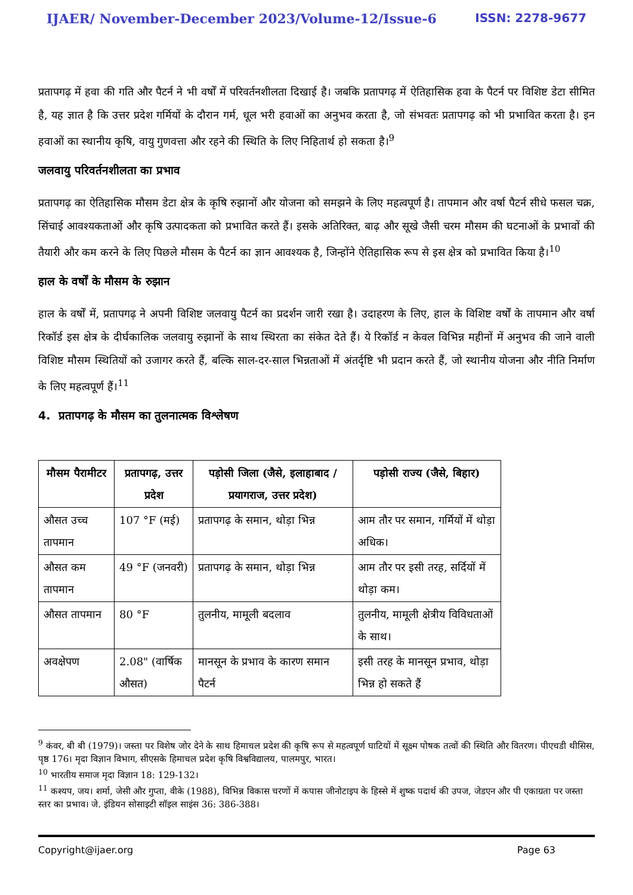IJAER/ November-December 2023/Volume-12/Issue-6 ISSN: 2278-9677
प्रतापगढ़ में हवा की गति और पैटर्न ने भी वर्षों में परिवर्तनशीलता दिखाई है। जबकि प्रतापगढ़ में ऐतिहासिक हवा के पैटर्न पर विशिष्ट डेटा सीमित है, यह ज्ञात है कि उत्तर प्रदेश गर्मियों के दौरान गर्म, धूल भरी हवाओं का अनुभव करता है, जो संभवतः प्रतापगढ़ को भी प्रभावित करता है। इन हवाओं का स्थानीय कृषि, वायु गुणवत्ता और रहने की स्थिति के लिए निहितार्थ हो सकता है।<sup>9</sup>
जलवायु परिवर्तनशीलता का प्रभाव
प्रतापगढ़ का ऐतिहासिक मौसम डेटा क्षेत्र के कृषि रुझानों और योजना को समझने के लिए महत्वपूर्ण है। तापमान और वर्षा पैटर्न सीधे फसल चक्र, सिंचाई आवश्यकताओं और कृषि उत्पादकता को प्रभावित करते हैं। इसके अतिरिक्त, बाढ़ और सूखे जैसी चरम मौसम की घटनाओं के प्रभावों की तैयारी और कम करने के लिए पिछले मौसम के पैटर्न का ज्ञान आवश्यक है, जिन्होंने ऐतिहासिक रूप से इस क्षेत्र को प्रभावित किया है।<sup>10</sup>
हाल के वर्षों के मौसम के रुझान
हाल के वर्षों में, प्रतापगढ़ ने अपनी विशिष्ट जलवायु पैटर्न का प्रदर्शन जारी रखा है। उदाहरण के लिए, हाल के विशिष्ट वर्षों के तापमान और वर्षा रिकॉर्ड इस क्षेत्र के दीर्घकालिक जलवायु रुझानों के साथ स्थिरता का संकेत देते हैं। ये रिकॉर्ड न केवल विभिन्न महीनों में अनुभव की जाने वाली विशिष्ट मौसम स्थितियों को उजागर करते हैं, बल्कि साल-दर-साल भिन्नताओं में अंतर्दृष्टि भी प्रदान करते हैं, जो स्थानीय योजना और नीति निर्माण के लिए महत्वपूर्ण हैं।<sup>11</sup>
4. प्रतापगढ़ के मौसम का तुलनात्मक विश्लेषण
| मौसम पैरामीटर | प्रतापगढ़, उत्तर प्रदेश | पड़ोसी जिला (जैसे, इलाहाबाद / प्रयागराज, उत्तर प्रदेश) | पड़ोसी राज्य (जैसे, बिहार) |
| --- | --- | --- | --- |
| औसत उच्च तापमान | 107 °F (मई) | प्रतापगढ़ के समान, थोड़ा भिन्न | आम तौर पर समान, गर्मियों में थोड़ा अधिक। |
| औसत कम तापमान | 49 °F (जनवरी) | प्रतापगढ़ के समान, थोड़ा भिन्न | आम तौर पर इसी तरह, सर्दियों में थोड़ा कम। |
| औसत तापमान | 80 °F | तुलनीय, मामूली बदलाव | तुलनीय, मामूली क्षेत्रीय विविधताओं के साथ। |
| अवक्षेपण | 2.08" (वार्षिक औसत) | मानसून के प्रभाव के कारण समान पैटर्न | इसी तरह के मानसून प्रभाव, थोड़ा भिन्न हो सकते हैं |
<sup>9</sup> कंवर, बी बी (1979)। जस्ता पर विशेष जोर देने के साथ हिमाचल प्रदेश की कृषि रूप से महत्वपूर्ण घाटियों में सूक्ष्म पोषक तत्वों की स्थिति और वितरण। पीएचडी थीसिस, पृष्ठ 176। मृदा विज्ञान विभाग, सीएसके हिमाचल प्रदेश कृषि विश्वविद्यालय, पालमपुर, भारत।
<sup>10</sup> भारतीय समाज मृदा विज्ञान 18: 129-132।
<sup>11</sup> कश्यप, जय। शर्मा, जेसी और गुप्ता, वीके (1988), विभिन्न विकास चरणों में कपास जीनोटाइप के हिस्से में शुष्क पदार्थ की उपज, जेडएन और पी एकाग्रता पर जस्ता स्तर का प्रभाव। जे. इंडियन सोसाइटी सॉइल साइंस 36: 386-388।
Copyright@ijaer.org Page 63